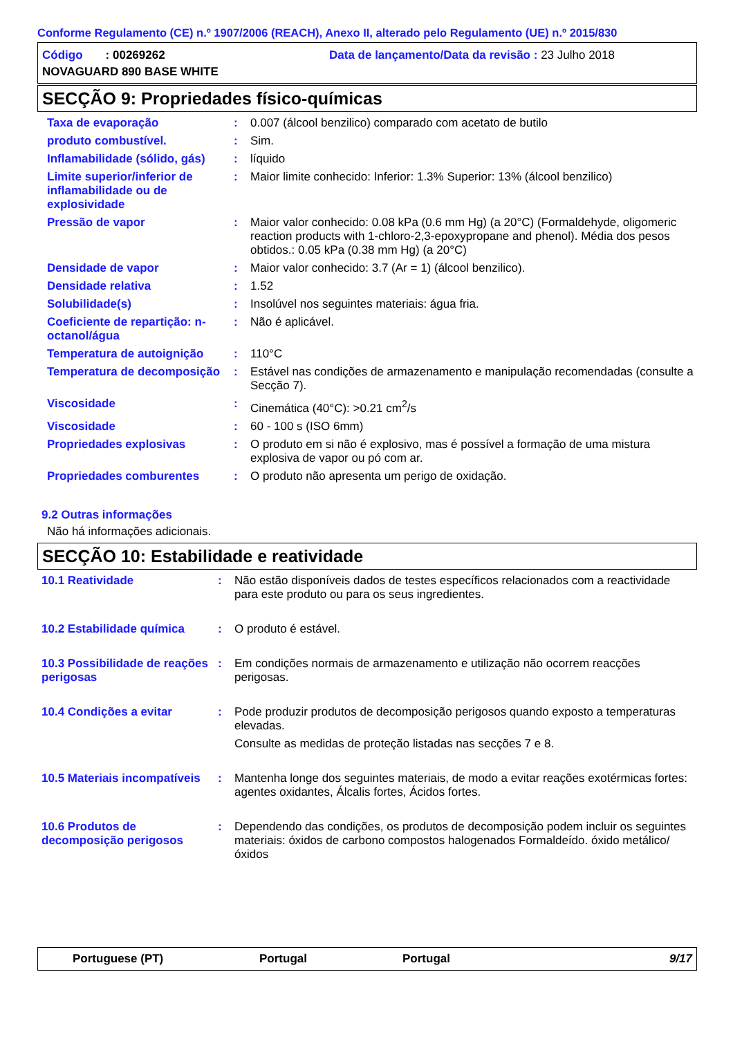Conforme Regulamento (CE) n.º 1907/2006 (REACH), Anexo II, alterado pelo Regulamento (UE) n.º 2015/830
Código : 00269262 Data de lançamento/Data da revisão : 23 Julho 2018
NOVAGUARD 890 BASE WHITE
SECÇÃO 9: Propriedades físico-químicas
Taxa de evaporação : 0.007 (álcool benzilico) comparado com acetato de butilo
produto combustível. : Sim.
Inflamabilidade (sólido, gás) : líquido
Limite superior/inferior de inflamabilidade ou de explosividade
: Maior limite conhecido: Inferior: 1.3% Superior: 13% (álcool benzilico)
Pressão de vapor : Maior valor conhecido: 0.08 kPa (0.6 mm Hg) (a 20°C) (Formaldehyde, oligomeric reaction products with 1-chloro-2,3-epoxypropane and phenol). Média dos pesos obtidos.: 0.05 kPa (0.38 mm Hg) (a 20°C)
Densidade de vapor : Maior valor conhecido: 3.7 (Ar = 1) (álcool benzilico).
Densidade relativa : 1.52
Solubilidade(s) : Insolúvel nos seguintes materiais: água fria.
Coeficiente de repartição: n-octanol/água
: Não é aplicável.
Temperatura de autoignição : 110°C
Temperatura de decomposição : Estável nas condições de armazenamento e manipulação recomendadas (consulte a Secção 7).
Viscosidade : Cinemática (40°C): >0.21 cm<sup>2</sup>/s
Viscosidade : 60 - 100 s (ISO 6mm)
Propriedades explosivas : O produto em si não é explosivo, mas é possível a formação de uma mistura explosiva de vapor ou pó com ar.
Propriedades comburentes : O produto não apresenta um perigo de oxidação.
9.2 Outras informações
Não há informações adicionais.
SECÇÃO 10: Estabilidade e reatividade
10.1 Reatividade : Não estão disponíveis dados de testes específicos relacionados com a reactividade para este produto ou para os seus ingredientes.
10.2 Estabilidade química : O produto é estável.
10.3 Possibilidade de reações perigosas
: Em condições normais de armazenamento e utilização não ocorrem reacções perigosas.
10.4 Condições a evitar : Pode produzir produtos de decomposição perigosos quando exposto a temperaturas elevadas.
Consulte as medidas de proteção listadas nas secções 7 e 8.
10.5 Materiais incompatíveis : Mantenha longe dos seguintes materiais, de modo a evitar reações exotérmicas fortes: agentes oxidantes, Álcalis fortes, Ácidos fortes.
10.6 Produtos de decomposição perigosos
: Dependendo das condições, os produtos de decomposição podem incluir os seguintes materiais: óxidos de carbono compostos halogenados Formaldeído. óxido metálico/óxidos
Portuguese (PT) Portugal Portugal 9/17